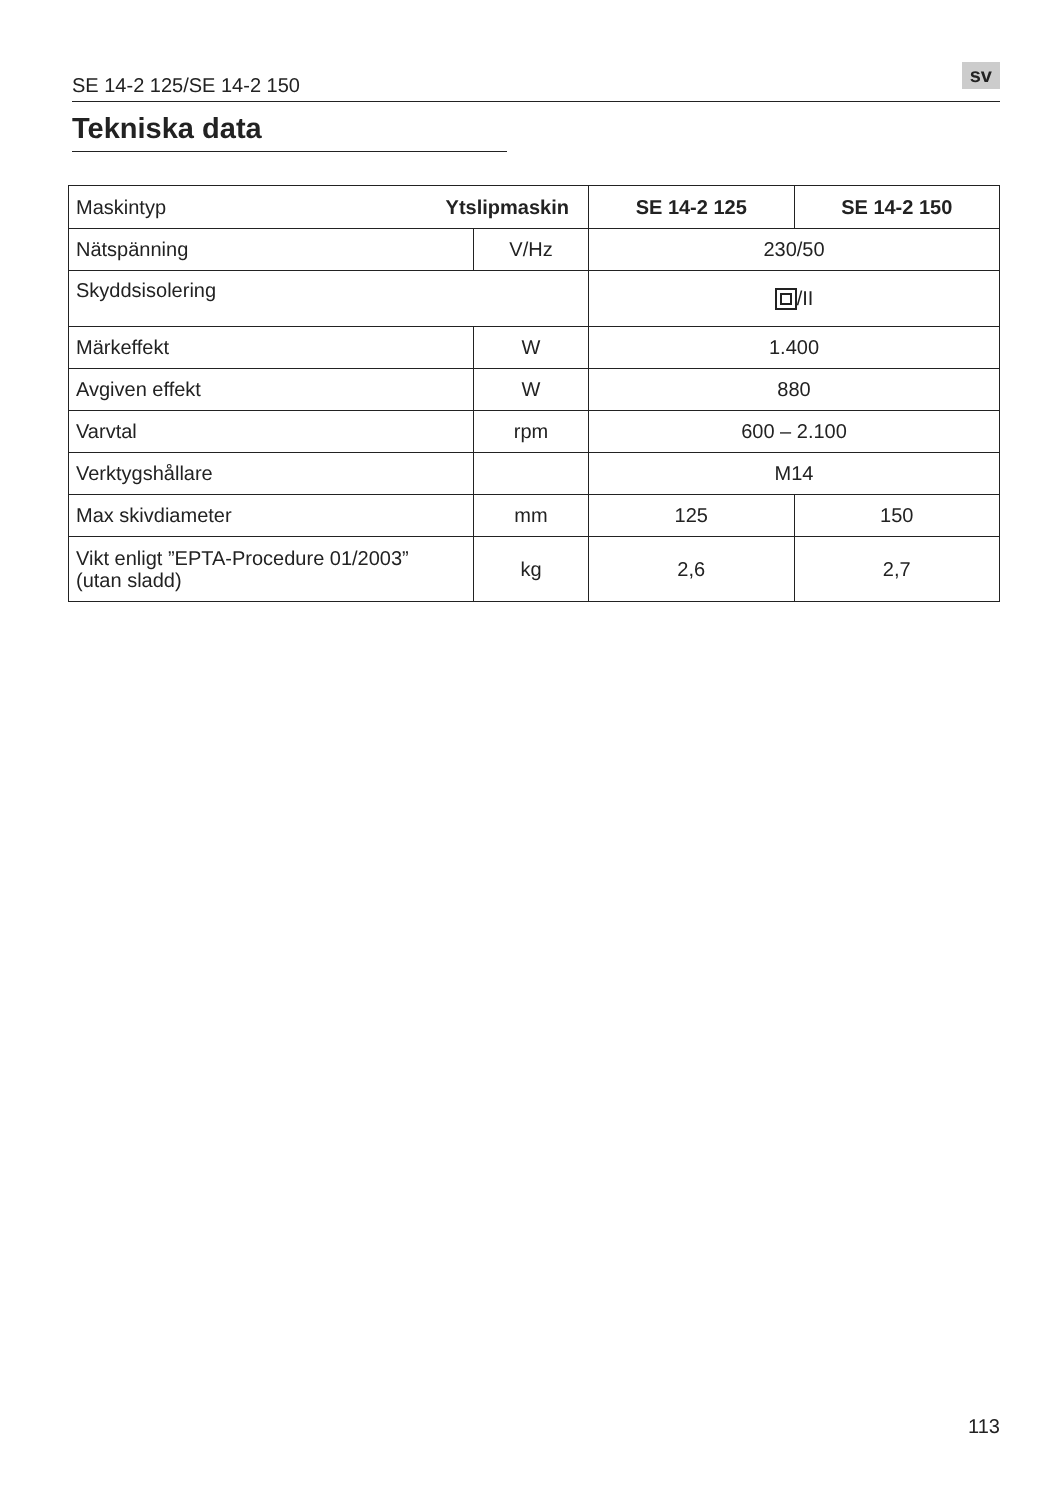SE 14-2 125/SE 14-2 150 sv
Tekniska data
| Maskintyp Ytslipmaskin | | SE 14-2 125 | SE 14-2 150 |
| Nätspänning | V/Hz | 230/50 | |
| Skyddsisolering | | /II | |
| Märkeffekt | W | 1.400 | |
| Avgiven effekt | W | 880 | |
| Varvtal | rpm | 600 – 2.100 | |
| Verktygshållare | | M14 | |
| Max skivdiameter | mm | 125 | 150 |
| Vikt enligt ”EPTA-Procedure 01/2003” (utan sladd) | kg | 2,6 | 2,7 |
113